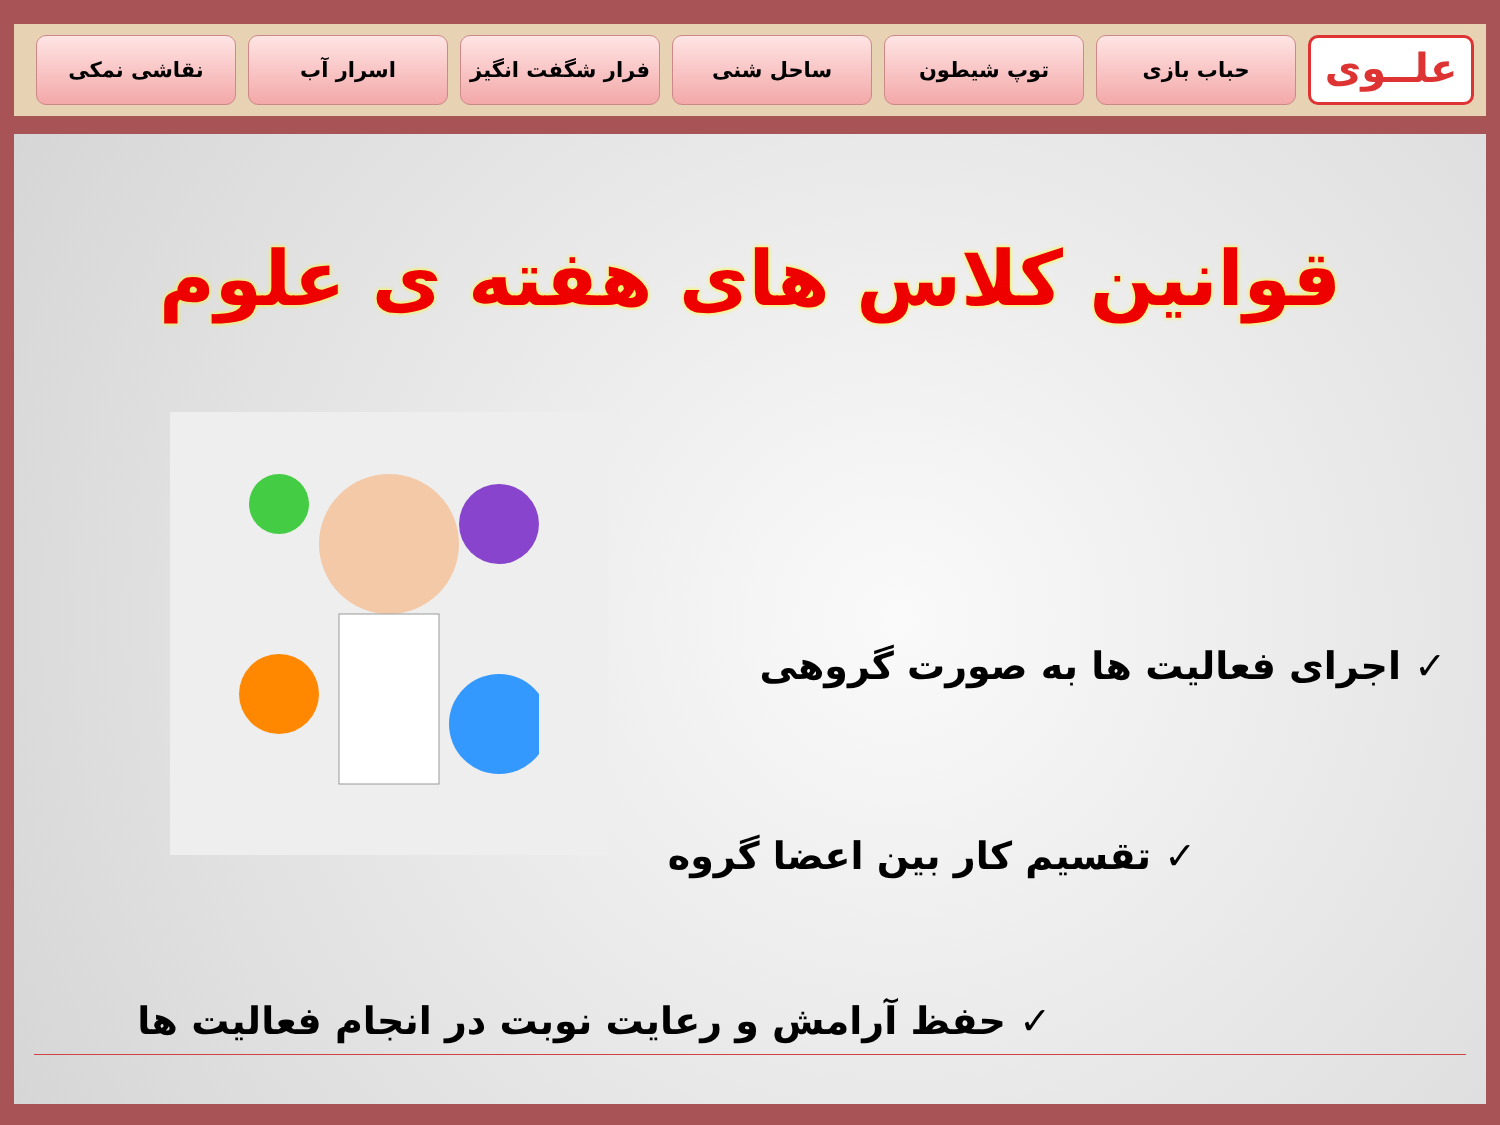علــوی
حباب بازی توپ شیطون ساحل شنی فرار شگفت انگیز اسرار آب نقاشی نمکی
قوانین کلاس های هفته ی علوم
✓ اجرای فعالیت ها به صورت گروهی
✓ تقسیم کار بین اعضا گروه
✓ حفظ آرامش و رعایت نوبت در انجام فعالیت ها